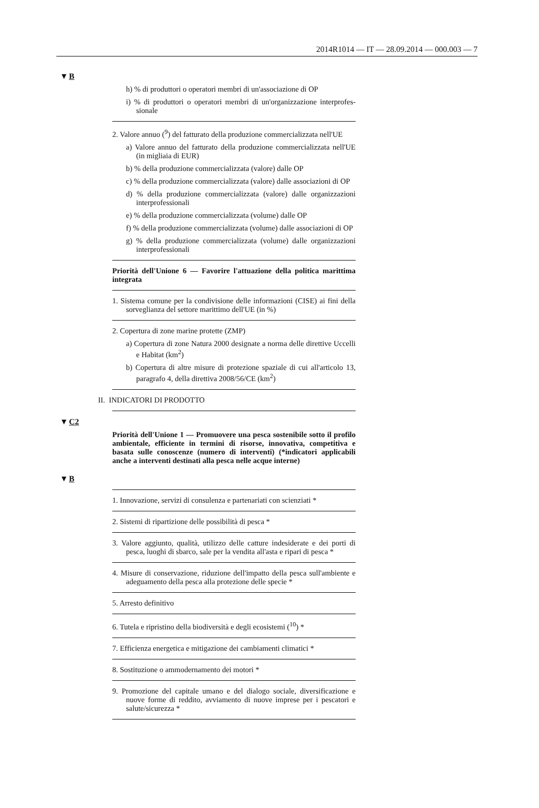2014R1014 — IT — 28.09.2014 — 000.003 — 7
▼B
h) % di produttori o operatori membri di un'associazione di OP
i) % di produttori o operatori membri di un'organizzazione interprofes­sionale
2. Valore annuo (<sup>9</sup>) del fatturato della produzione commercializzata nel­l'UE
a) Valore annuo del fatturato della produzione commercializzata nel­l'UE (in migliaia di EUR)
b) % della produzione commercializzata (valore) dalle OP
c) % della produzione commercializzata (valore) dalle associazioni di OP
d) % della produzione commercializzata (valore) dalle organizzazioni interprofessionali
e) % della produzione commercializzata (volume) dalle OP
f) % della produzione commercializzata (volume) dalle associazioni di OP
g) % della produzione commercializzata (volume) dalle organizzazioni interprofessionali
Priorità dell'Unione 6 — Favorire l'attuazione della politica marittima integrata
1. Sistema comune per la condivisione delle informazioni (CISE) ai fini della sorveglianza del settore marittimo dell'UE (in %)
2. Copertura di zone marine protette (ZMP)
a) Copertura di zone Natura 2000 designate a norma delle direttive Uccelli e Habitat (km<sup>2</sup>)
b) Copertura di altre misure di protezione spaziale di cui all'articolo 13, paragrafo 4, della direttiva 2008/56/CE (km<sup>2</sup>)
II. INDICATORI DI PRODOTTO
▼C2
Priorità dell'Unione 1 — Promuovere una pesca sostenibile sotto il profilo ambientale, efficiente in termini di risorse, innovativa, competi­tiva e basata sulle conoscenze (numero di interventi) (*indicatori ap­plicabili anche a interventi destinati alla pesca nelle acque interne)
▼B
1. Innovazione, servizi di consulenza e partenariati con scienziati *
2. Sistemi di ripartizione delle possibilità di pesca *
3. Valore aggiunto, qualità, utilizzo delle catture indesiderate e dei porti di pesca, luoghi di sbarco, sale per la vendita all'asta e ripari di pesca *
4. Misure di conservazione, riduzione dell'impatto della pesca sull'am­biente e adeguamento della pesca alla protezione delle specie *
5. Arresto definitivo
6. Tutela e ripristino della biodiversità e degli ecosistemi (<sup>10</sup>) *
7. Efficienza energetica e mitigazione dei cambiamenti climatici *
8. Sostituzione o ammodernamento dei motori *
9. Promozione del capitale umano e del dialogo sociale, diversificazione e nuove forme di reddito, avviamento di nuove imprese per i pescatori e salute/sicurezza *